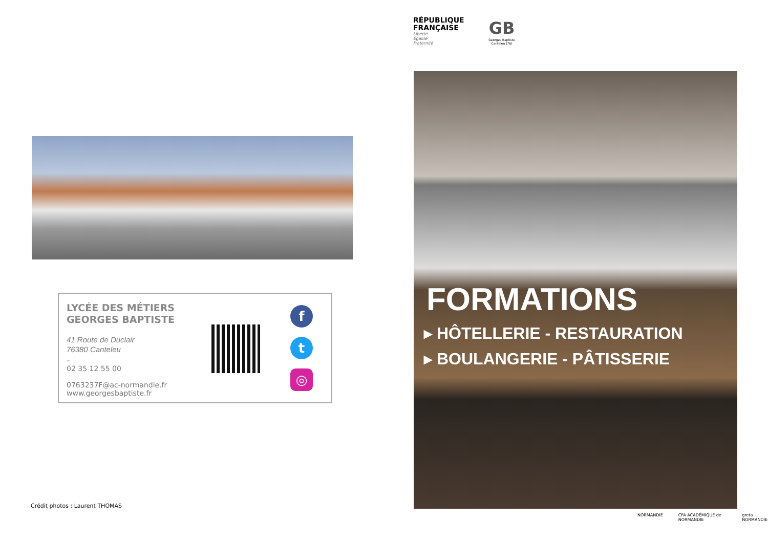LYCÉE DES MÉTIERS
GEORGES BAPTISTE
41 Route de Duclair
76380 Canteleu
–
02 35 12 55 00
0763237F@ac-normandie.fr
www.georgesbaptiste.fr
f
t
◎
Crédit photos : Laurent THOMAS
RÉPUBLIQUE
FRANÇAISE
Liberté
Égalité
Fraternité
GB
Georges Baptiste
Canteleu (76)
FORMATIONS
▸ HÔTELLERIE - RESTAURATION
▸ BOULANGERIE - PÂTISSERIE
NORMANDIE CFA ACADÉMIQUE de NORMANDIE greta NORMANDIE